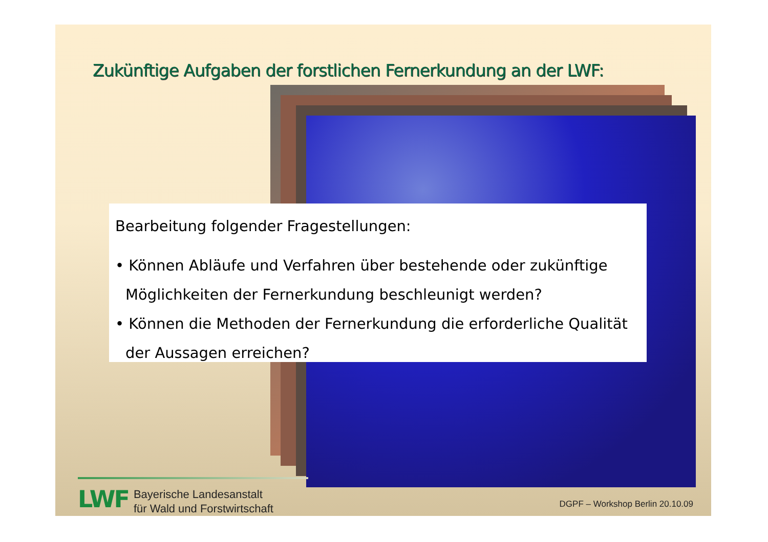Zukünftige Aufgaben der forstlichen Fernerkundung an der LWF:
Bearbeitung folgender Fragestellungen:
• Können Abläufe und Verfahren über bestehende oder zukünftige Möglichkeiten der Fernerkundung beschleunigt werden?
• Können die Methoden der Fernerkundung die erforderliche Qualität der Aussagen erreichen?
LWF
Bayerische Landesanstalt
für Wald und Forstwirtschaft
DGPF – Workshop Berlin 20.10.09